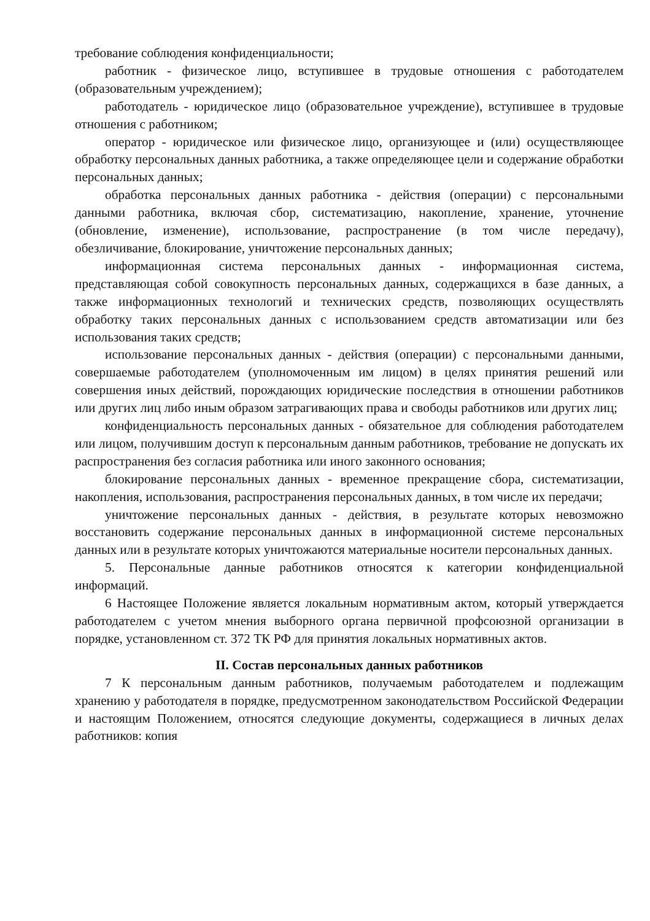требование соблюдения конфиденциальности;
работник - физическое лицо, вступившее в трудовые отношения с работодателем (образовательным учреждением);
работодатель - юридическое лицо (образовательное учреждение), вступившее в трудовые отношения с работником;
оператор - юридическое или физическое лицо, организующее и (или) осуществляющее обработку персональных данных работника, а также определяющее цели и содержание обработки персональных данных;
обработка персональных данных работника - действия (операции) с персональными данными работника, включая сбор, систематизацию, накопление, хранение, уточнение (обновление, изменение), использование, распространение (в том числе передачу), обезличивание, блокирование, уничтожение персональных данных;
информационная система персональных данных - информационная система, представляющая собой совокупность персональных данных, содержащихся в базе данных, а также информационных технологий и технических средств, позволяющих осуществлять обработку таких персональных данных с использованием средств автоматизации или без использования таких средств;
использование персональных данных - действия (операции) с персональными данными, совершаемые работодателем (уполномоченным им лицом) в целях принятия решений или совершения иных действий, порождающих юридические последствия в отношении работников или других лиц либо иным образом затрагивающих права и свободы работников или других лиц;
конфиденциальность персональных данных - обязательное для соблюдения работодателем или лицом, получившим доступ к персональным данным работников, требование не допускать их распространения без согласия работника или иного законного основания;
блокирование персональных данных - временное прекращение сбора, систематизации, накопления, использования, распространения персональных данных, в том числе их передачи;
уничтожение персональных данных - действия, в результате которых невозможно восстановить содержание персональных данных в информационной системе персональных данных или в результате которых уничтожаются материальные носители персональных данных.
5. Персональные данные работников относятся к категории конфиденциальной информаций.
6 Настоящее Положение является локальным нормативным актом, который утверждается работодателем с учетом мнения выборного органа первичной профсоюзной организации в порядке, установленном ст. 372 ТК РФ для принятия локальных нормативных актов.
II. Состав персональных данных работников
7 К персональным данным работников, получаемым работодателем и подлежащим хранению у работодателя в порядке, предусмотренном законодательством Российской Федерации и настоящим Положением, относятся следующие документы, содержащиеся в личных делах работников: копия